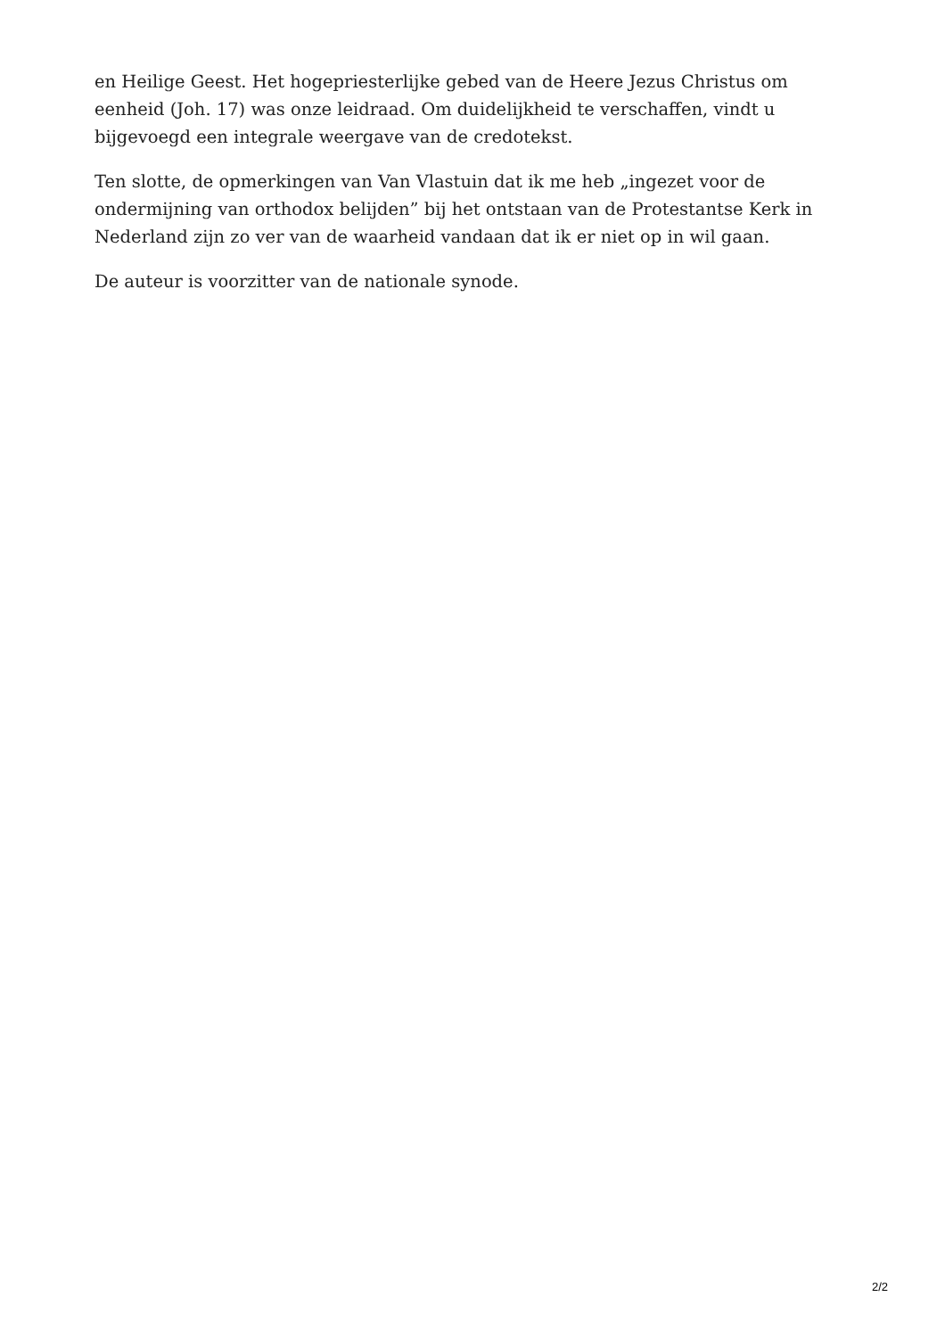en Heilige Geest. Het hogepriesterlijke gebed van de Heere Jezus Christus om eenheid (Joh. 17) was onze leidraad. Om duidelijkheid te verschaffen, vindt u bijgevoegd een integrale weergave van de credotekst.
Ten slotte, de opmerkingen van Van Vlastuin dat ik me heb „ingezet voor de ondermijning van orthodox belijden” bij het ontstaan van de Protestantse Kerk in Nederland zijn zo ver van de waarheid vandaan dat ik er niet op in wil gaan.
De auteur is voorzitter van de nationale synode.
2/2